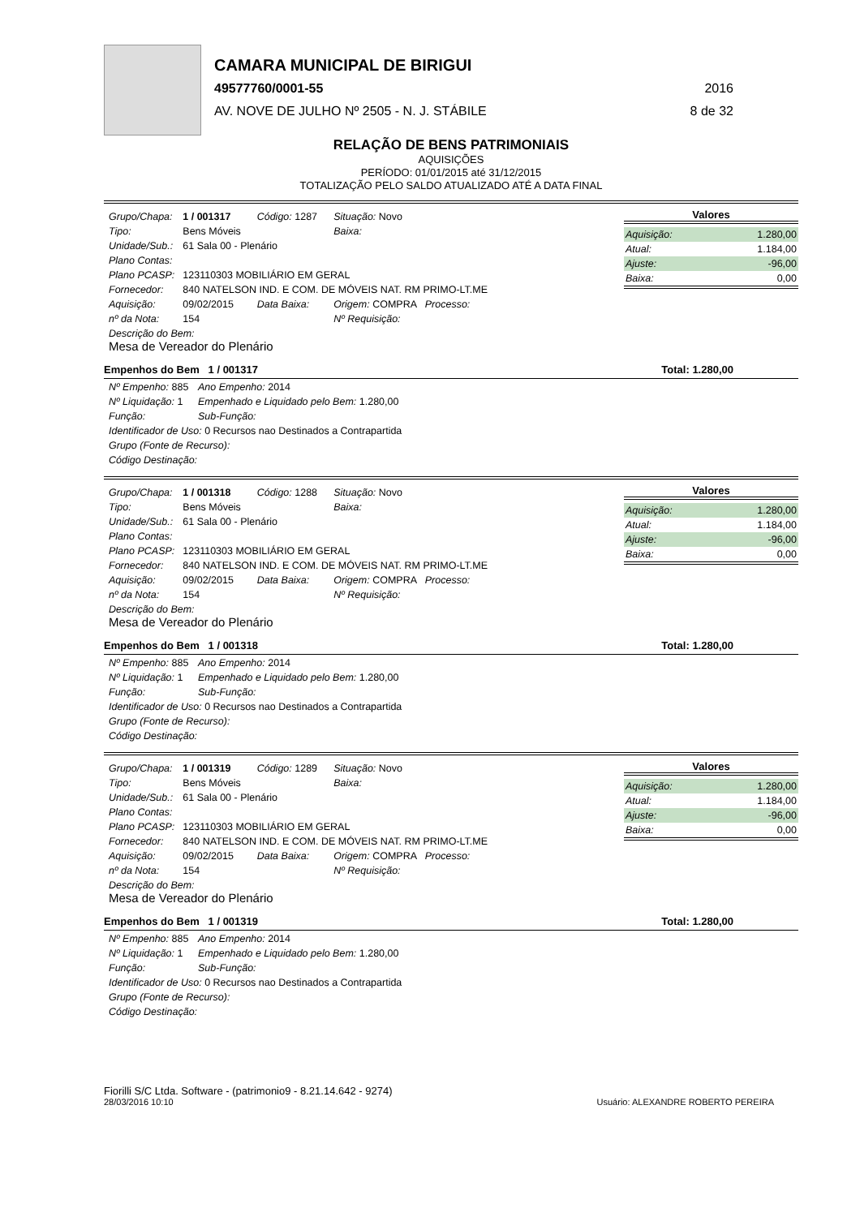CAMARA MUNICIPAL DE BIRIGUI
49577760/0001-55 2016
AV. NOVE DE JULHO Nº 2505 - N. J. STÁBILE 8 de 32
RELAÇÃO DE BENS PATRIMONIAIS
AQUISIÇÕES
PERÍODO: 01/01/2015 até 31/12/2015
TOTALIZAÇÃO PELO SALDO ATUALIZADO ATÉ A DATA FINAL
| Grupo/Chapa: | 1 / 001317 | Código: 1287 | Situação: Novo |
| Tipo: | Bens Móveis | | Baixa: |
| Unidade/Sub.: | 61 Sala 00 - Plenário | | |
| Plano Contas: | | | |
| Plano PCASP: | 123110303 MOBILIÁRIO EM GERAL | | |
| Fornecedor: | 840 NATELSON IND. E COM. DE MÓVEIS NAT. RM PRIMO-LT.ME | | |
| Aquisição: | 09/02/2015 | Data Baixa: | Origem: COMPRA Processo: |
| nº da Nota: | 154 | | Nº Requisição: |
| Descrição do Bem: Mesa de Vereador do Plenário | | | |
Valores
| Aquisição: | 1.280,00 |
| Atual: | 1.184,00 |
| Ajuste: | -96,00 |
| Baixa: | 0,00 |
Empenhos do Bem 1 / 001317 Total: 1.280,00
| Nº Empenho: 885 | Ano Empenho: 2014 |
| Nº Liquidação: 1 | Empenhado e Liquidado pelo Bem: 1.280,00 |
| Função: | Sub-Função: |
| Identificador de Uso: 0 Recursos nao Destinados a Contrapartida | |
| Grupo (Fonte de Recurso): | |
| Código Destinação: | |
| Grupo/Chapa: | 1 / 001318 | Código: 1288 | Situação: Novo |
| Tipo: | Bens Móveis | | Baixa: |
| Unidade/Sub.: | 61 Sala 00 - Plenário | | |
| Plano Contas: | | | |
| Plano PCASP: | 123110303 MOBILIÁRIO EM GERAL | | |
| Fornecedor: | 840 NATELSON IND. E COM. DE MÓVEIS NAT. RM PRIMO-LT.ME | | |
| Aquisição: | 09/02/2015 | Data Baixa: | Origem: COMPRA Processo: |
| nº da Nota: | 154 | | Nº Requisição: |
| Descrição do Bem: Mesa de Vereador do Plenário | | | |
Valores
| Aquisição: | 1.280,00 |
| Atual: | 1.184,00 |
| Ajuste: | -96,00 |
| Baixa: | 0,00 |
Empenhos do Bem 1 / 001318 Total: 1.280,00
| Nº Empenho: 885 | Ano Empenho: 2014 |
| Nº Liquidação: 1 | Empenhado e Liquidado pelo Bem: 1.280,00 |
| Função: | Sub-Função: |
| Identificador de Uso: 0 Recursos nao Destinados a Contrapartida | |
| Grupo (Fonte de Recurso): | |
| Código Destinação: | |
| Grupo/Chapa: | 1 / 001319 | Código: 1289 | Situação: Novo |
| Tipo: | Bens Móveis | | Baixa: |
| Unidade/Sub.: | 61 Sala 00 - Plenário | | |
| Plano Contas: | | | |
| Plano PCASP: | 123110303 MOBILIÁRIO EM GERAL | | |
| Fornecedor: | 840 NATELSON IND. E COM. DE MÓVEIS NAT. RM PRIMO-LT.ME | | |
| Aquisição: | 09/02/2015 | Data Baixa: | Origem: COMPRA Processo: |
| nº da Nota: | 154 | | Nº Requisição: |
| Descrição do Bem: Mesa de Vereador do Plenário | | | |
Valores
| Aquisição: | 1.280,00 |
| Atual: | 1.184,00 |
| Ajuste: | -96,00 |
| Baixa: | 0,00 |
Empenhos do Bem 1 / 001319 Total: 1.280,00
| Nº Empenho: 885 | Ano Empenho: 2014 |
| Nº Liquidação: 1 | Empenhado e Liquidado pelo Bem: 1.280,00 |
| Função: | Sub-Função: |
| Identificador de Uso: 0 Recursos nao Destinados a Contrapartida | |
| Grupo (Fonte de Recurso): | |
| Código Destinação: | |
Fiorilli S/C Ltda. Software - (patrimonio9 - 8.21.14.642 - 9274)
28/03/2016 10:10
Usuário: ALEXANDRE ROBERTO PEREIRA